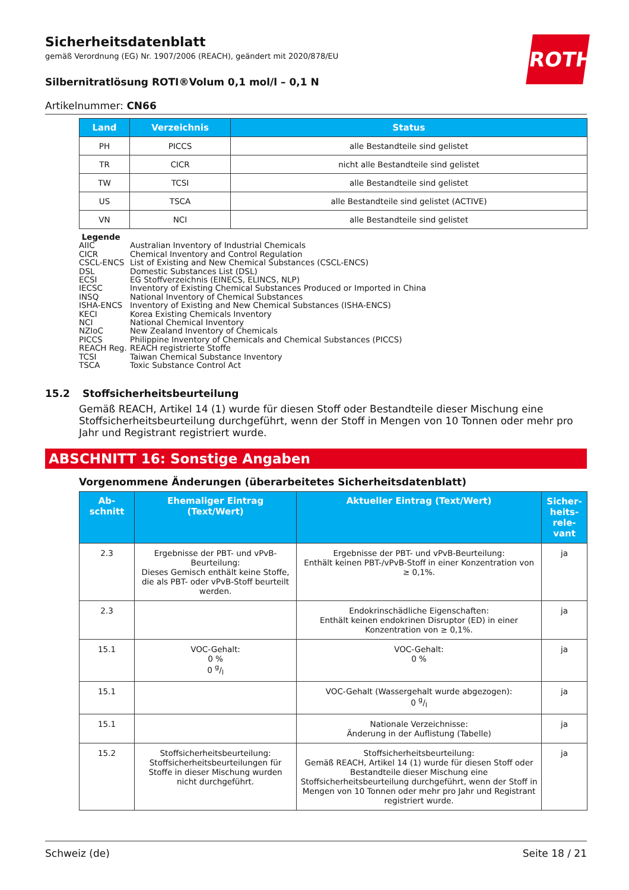ROTH
Sicherheitsdatenblatt
gemäß Verordnung (EG) Nr. 1907/2006 (REACH), geändert mit 2020/878/EU
Silbernitratlösung ROTI®Volum 0,1 mol/l – 0,1 N
Artikelnummer: CN66
| Land | Verzeichnis | Status |
| --- | --- | --- |
| PH | PICCS | alle Bestandteile sind gelistet |
| TR | CICR | nicht alle Bestandteile sind gelistet |
| TW | TCSI | alle Bestandteile sind gelistet |
| US | TSCA | alle Bestandteile sind gelistet (ACTIVE) |
| VN | NCI | alle Bestandteile sind gelistet |
Legende
AIIC Australian Inventory of Industrial Chemicals
CICR Chemical Inventory and Control Regulation
CSCL-ENCS List of Existing and New Chemical Substances (CSCL-ENCS)
DSL Domestic Substances List (DSL)
ECSI EG Stoffverzeichnis (EINECS, ELINCS, NLP)
IECSC Inventory of Existing Chemical Substances Produced or Imported in China
INSQ National Inventory of Chemical Substances
ISHA-ENCS Inventory of Existing and New Chemical Substances (ISHA-ENCS)
KECI Korea Existing Chemicals Inventory
NCI National Chemical Inventory
NZIoC New Zealand Inventory of Chemicals
PICCS Philippine Inventory of Chemicals and Chemical Substances (PICCS)
REACH Reg. REACH registrierte Stoffe
TCSI Taiwan Chemical Substance Inventory
TSCA Toxic Substance Control Act
15.2 Stoffsicherheitsbeurteilung
Gemäß REACH, Artikel 14 (1) wurde für diesen Stoff oder Bestandteile dieser Mischung eine Stoffsicherheitsbeurteilung durchgeführt, wenn der Stoff in Mengen von 10 Tonnen oder mehr pro Jahr und Registrant registriert wurde.
ABSCHNITT 16: Sonstige Angaben
Vorgenommene Änderungen (überarbeitetes Sicherheitsdatenblatt)
| Ab- schnitt | Ehemaliger Eintrag (Text/Wert) | Aktueller Eintrag (Text/Wert) | Sicher- heits- rele- vant |
| --- | --- | --- | --- |
| 2.3 | Ergebnisse der PBT- und vPvB-Beurteilung: Dieses Gemisch enthält keine Stoffe, die als PBT- oder vPvB-Stoff beurteilt werden. | Ergebnisse der PBT- und vPvB-Beurteilung: Enthält keinen PBT-/vPvB-Stoff in einer Konzentration von ≥ 0,1%. | ja |
| 2.3 | | Endokrinschädliche Eigenschaften: Enthält keinen endokrinen Disruptor (ED) in einer Konzentration von ≥ 0,1%. | ja |
| 15.1 | VOC-Gehalt: 0 % 0 g/l | VOC-Gehalt: 0 % | ja |
| 15.1 | | VOC-Gehalt (Wassergehalt wurde abgezogen): 0 g/l | ja |
| 15.1 | | Nationale Verzeichnisse: Änderung in der Auflistung (Tabelle) | ja |
| 15.2 | Stoffsicherheitsbeurteilung: Stoffsicherheitsbeurteilungen für Stoffe in dieser Mischung wurden nicht durchgeführt. | Stoffsicherheitsbeurteilung: Gemäß REACH, Artikel 14 (1) wurde für diesen Stoff oder Bestandteile dieser Mischung eine Stoffsicherheitsbeurteilung durchgeführt, wenn der Stoff in Mengen von 10 Tonnen oder mehr pro Jahr und Registrant registriert wurde. | ja |
Schweiz (de) Seite 18 / 21